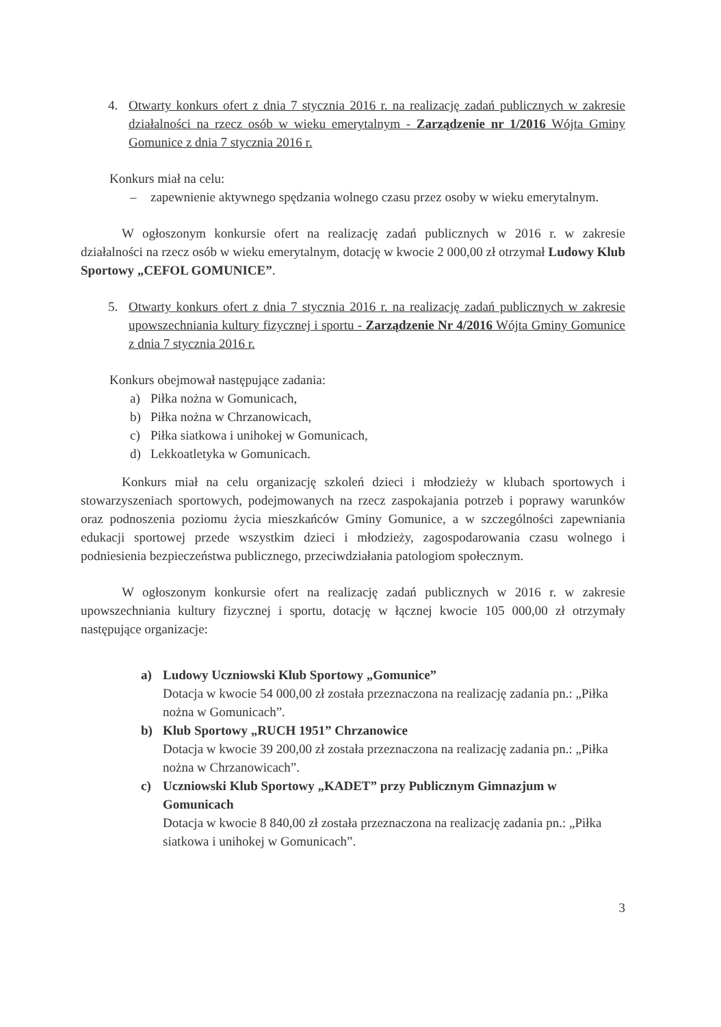4. Otwarty konkurs ofert z dnia 7 stycznia 2016 r. na realizację zadań publicznych w zakresie działalności na rzecz osób w wieku emerytalnym - Zarządzenie nr 1/2016 Wójta Gminy Gomunice z dnia 7 stycznia 2016 r.
Konkurs miał na celu:
– zapewnienie aktywnego spędzania wolnego czasu przez osoby w wieku emerytalnym.
W ogłoszonym konkursie ofert na realizację zadań publicznych w 2016 r. w zakresie działalności na rzecz osób w wieku emerytalnym, dotację w kwocie 2 000,00 zł otrzymał Ludowy Klub Sportowy „CEFOL GOMUNICE”.
5. Otwarty konkurs ofert z dnia 7 stycznia 2016 r. na realizację zadań publicznych w zakresie upowszechniania kultury fizycznej i sportu - Zarządzenie Nr 4/2016 Wójta Gminy Gomunice z dnia 7 stycznia 2016 r.
Konkurs obejmował następujące zadania:
a) Piłka nożna w Gomunicach,
b) Piłka nożna w Chrzanowicach,
c) Piłka siatkowa i unihokej w Gomunicach,
d) Lekkoatletyka w Gomunicach.
Konkurs miał na celu organizację szkoleń dzieci i młodzieży w klubach sportowych i stowarzyszeniach sportowych, podejmowanych na rzecz zaspokajania potrzeb i poprawy warunków oraz podnoszenia poziomu życia mieszkańców Gminy Gomunice, a w szczególności zapewniania edukacji sportowej przede wszystkim dzieci i młodzieży, zagospodarowania czasu wolnego i podniesienia bezpieczeństwa publicznego, przeciwdziałania patologiom społecznym.
W ogłoszonym konkursie ofert na realizację zadań publicznych w 2016 r. w zakresie upowszechniania kultury fizycznej i sportu, dotację w łącznej kwocie 105 000,00 zł otrzymały następujące organizacje:
a) Ludowy Uczniowski Klub Sportowy „Gomunice”
Dotacja w kwocie 54 000,00 zł została przeznaczona na realizację zadania pn.: „Piłka nożna w Gomunicach”.
b) Klub Sportowy „RUCH 1951” Chrzanowice
Dotacja w kwocie 39 200,00 zł została przeznaczona na realizację zadania pn.: „Piłka nożna w Chrzanowicach”.
c) Uczniowski Klub Sportowy „KADET” przy Publicznym Gimnazjum w Gomunicach
Dotacja w kwocie 8 840,00 zł została przeznaczona na realizację zadania pn.: „Piłka siatkowa i unihokej w Gomunicach”.
3